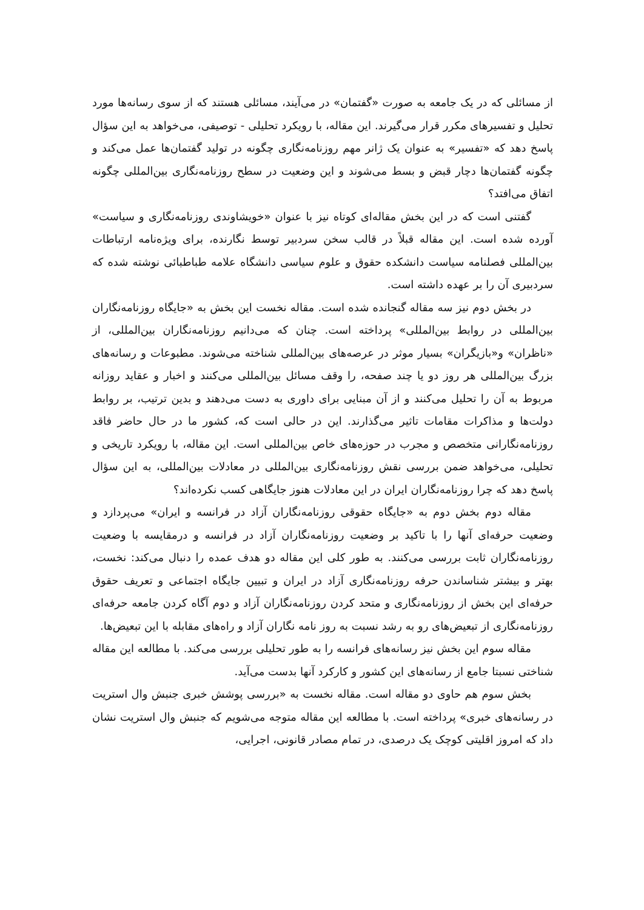از مسائلی که در یک جامعه به صورت «گفتمان» در می‌آیند، مسائلی هستند که از سوی رسانه‌ها مورد تحلیل و تفسیرهای مکرر قرار می‌گیرند. این مقاله، با رویکرد تحلیلی - توصیفی، می‌خواهد به این سؤال پاسخ دهد که «تفسیر» به عنوان یک ژانر مهم روزنامه‌نگاری چگونه در تولید گفتمان‌ها عمل می‌کند و چگونه گفتمان‌ها دچار قبض و بسط می‌شوند و این وضعیت در سطح روزنامه‌نگاری بین‌المللی چگونه اتفاق می‌افتد؟
گفتنی است که در این بخش مقاله‌ای کوتاه نیز با عنوان «خویشاوندی روزنامه‌نگاری و سیاست» آورده شده است. این مقاله قبلاً در قالب سخن سردبیر توسط نگارنده، برای ویژه‌نامه ارتباطات بین‌المللی فصلنامه سیاست دانشکده حقوق و علوم سیاسی دانشگاه علامه طباطبائی نوشته شده که سردبیری آن را بر عهده داشته است.
در بخش دوم نیز سه مقاله گنجانده شده است. مقاله نخست این بخش به «جایگاه روزنامه‌نگاران بین‌المللی در روابط بین‌المللی» پرداخته است. چنان که می‌دانیم روزنامه‌نگاران بین‌المللی، از «ناظران» و«بازیگران» بسیار موثر در عرصه‌های بین‌المللی شناخته می‌شوند. مطبوعات و رسانه‌های بزرگ بین‌المللی هر روز دو یا چند صفحه، را وقف مسائل بین‌المللی می‌کنند و اخبار و عقاید روزانه مربوط به آن را تحلیل می‌کنند و از آن مبنایی برای داوری به دست می‌دهند و بدین ترتیب، بر روابط دولت‌ها و مذاکرات مقامات تاثیر می‌گذارند. این در حالی است که، کشور ما در حال حاضر فاقد روزنامه‌نگارانی متخصص و مجرب در حوزه‌های خاص بین‌المللی است. این مقاله، با رویکرد تاریخی و تحلیلی، می‌خواهد ضمن بررسی نقش روزنامه‌نگاری بین‌المللی در معادلات بین‌المللی، به این سؤال پاسخ دهد که چرا روزنامه‌نگاران ایران در این معادلات هنوز جایگاهی کسب نکرده‌اند؟
مقاله دوم بخش دوم به «جایگاه حقوقی روزنامه‌نگاران آزاد در فرانسه و ایران» می‌پردازد و وضعیت حرفه‌ای آنها را با تاکید بر وضعیت روزنامه‌نگاران آزاد در فرانسه و درمقایسه با وضعیت روزنامه‌نگاران ثابت بررسی می‌کنند. به طور کلی این مقاله دو هدف عمده را دنبال می‌کند: نخست، بهتر و بیشتر شناساندن حرفه روزنامه‌نگاری آزاد در ایران و تبیین جایگاه اجتماعی و تعریف حقوق حرفه‌ای این بخش از روزنامه‌نگاری و متحد کردن روزنامه‌نگاران آزاد و دوم آگاه کردن جامعه حرفه‌ای روزنامه‌نگاری از تبعیض‌های رو به رشد نسبت به روز نامه نگاران آزاد و راه‌های مقابله با این تبعیض‌ها.
مقاله سوم این بخش نیز رسانه‌های فرانسه را به طور تحلیلی بررسی می‌کند. با مطالعه این مقاله شناختی نسبتا جامع از رسانه‌های این کشور و کارکرد آنها بدست می‌آید.
بخش سوم هم حاوی دو مقاله است. مقاله نخست به «بررسی پوشش خبری جنبش وال استریت در رسانه‌های خبری» پرداخته است. با مطالعه این مقاله متوجه می‌شویم که جنبش وال استریت نشان داد که امروز اقلیتی کوچک یک درصدی، در تمام مصادر قانونی، اجرایی،